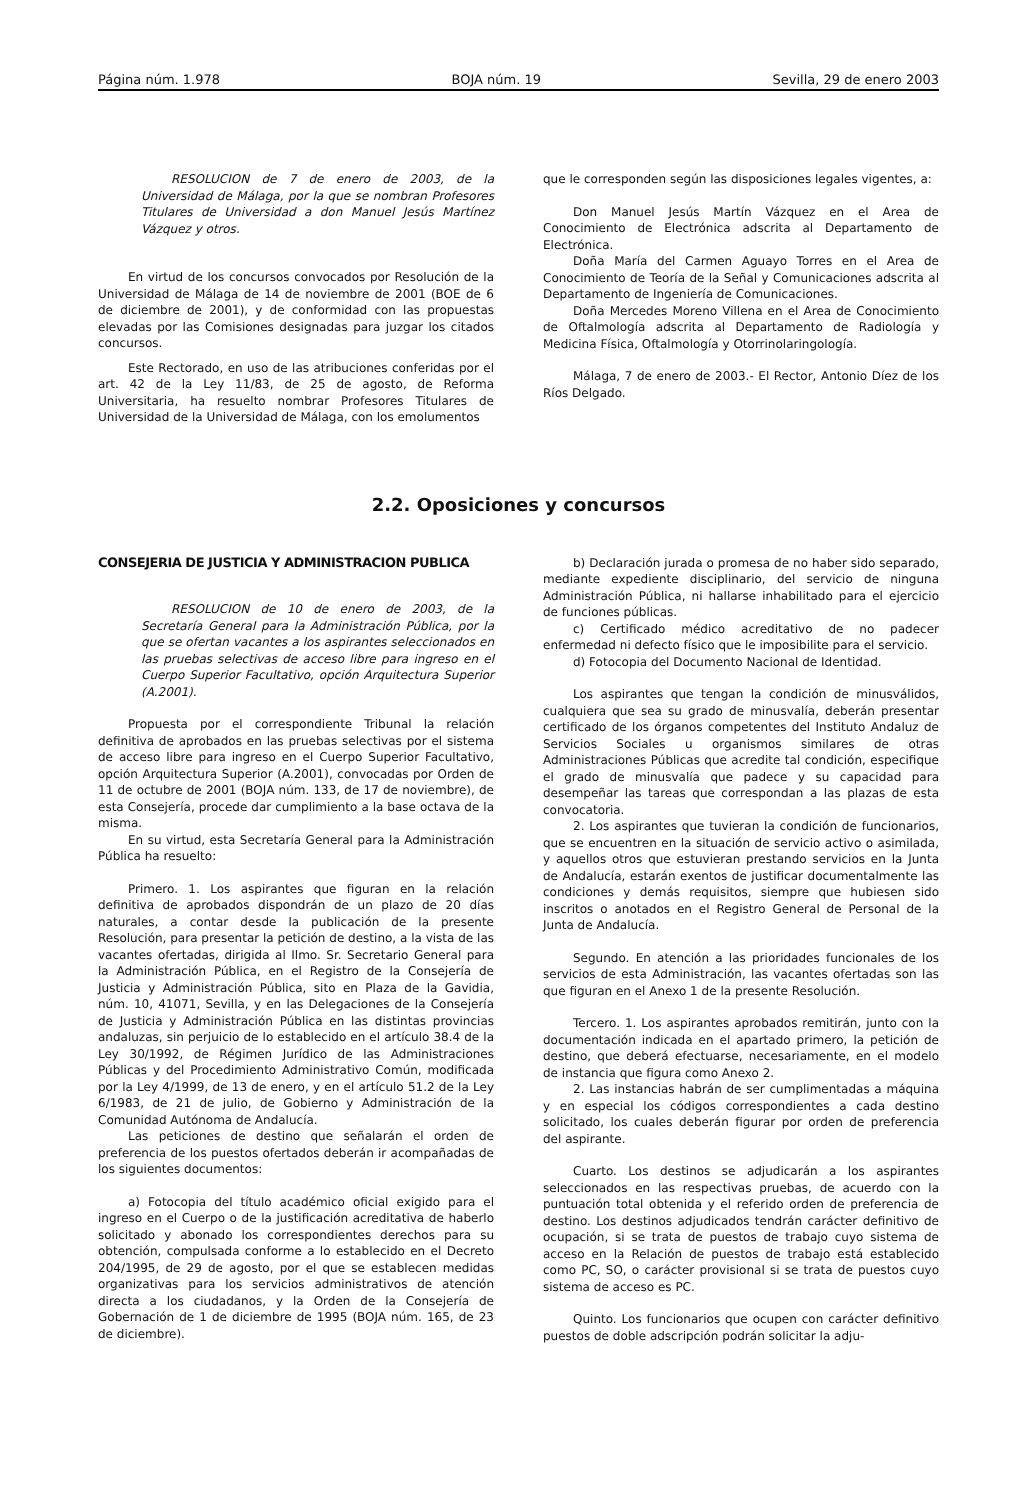Página núm. 1.978 BOJA núm. 19 Sevilla, 29 de enero 2003
RESOLUCION de 7 de enero de 2003, de la Universidad de Málaga, por la que se nombran Profesores Titulares de Universidad a don Manuel Jesús Martínez Vázquez y otros.
En virtud de los concursos convocados por Resolución de la Universidad de Málaga de 14 de noviembre de 2001 (BOE de 6 de diciembre de 2001), y de conformidad con las propuestas elevadas por las Comisiones designadas para juzgar los citados concursos.
Este Rectorado, en uso de las atribuciones conferidas por el art. 42 de la Ley 11/83, de 25 de agosto, de Reforma Universitaria, ha resuelto nombrar Profesores Titulares de Universidad de la Universidad de Málaga, con los emolumentos
que le corresponden según las disposiciones legales vigentes, a:
Don Manuel Jesús Martín Vázquez en el Area de Conocimiento de Electrónica adscrita al Departamento de Electrónica.
Doña María del Carmen Aguayo Torres en el Area de Conocimiento de Teoría de la Señal y Comunicaciones adscrita al Departamento de Ingeniería de Comunicaciones.
Doña Mercedes Moreno Villena en el Area de Conocimiento de Oftalmología adscrita al Departamento de Radiología y Medicina Física, Oftalmología y Otorrinolaringología.
Málaga, 7 de enero de 2003.- El Rector, Antonio Díez de los Ríos Delgado.
2.2. Oposiciones y concursos
CONSEJERIA DE JUSTICIA Y ADMINISTRACION PUBLICA
RESOLUCION de 10 de enero de 2003, de la Secretaría General para la Administración Pública, por la que se ofertan vacantes a los aspirantes seleccionados en las pruebas selectivas de acceso libre para ingreso en el Cuerpo Superior Facultativo, opción Arquitectura Superior (A.2001).
Propuesta por el correspondiente Tribunal la relación definitiva de aprobados en las pruebas selectivas por el sistema de acceso libre para ingreso en el Cuerpo Superior Facultativo, opción Arquitectura Superior (A.2001), convocadas por Orden de 11 de octubre de 2001 (BOJA núm. 133, de 17 de noviembre), de esta Consejería, procede dar cumplimiento a la base octava de la misma.
En su virtud, esta Secretaría General para la Administración Pública ha resuelto:
Primero. 1. Los aspirantes que figuran en la relación definitiva de aprobados dispondrán de un plazo de 20 días naturales, a contar desde la publicación de la presente Resolución, para presentar la petición de destino, a la vista de las vacantes ofertadas, dirigida al Ilmo. Sr. Secretario General para la Administración Pública, en el Registro de la Consejería de Justicia y Administración Pública, sito en Plaza de la Gavidia, núm. 10, 41071, Sevilla, y en las Delegaciones de la Consejería de Justicia y Administración Pública en las distintas provincias andaluzas, sin perjuicio de lo establecido en el artículo 38.4 de la Ley 30/1992, de Régimen Jurídico de las Administraciones Públicas y del Procedimiento Administrativo Común, modificada por la Ley 4/1999, de 13 de enero, y en el artículo 51.2 de la Ley 6/1983, de 21 de julio, de Gobierno y Administración de la Comunidad Autónoma de Andalucía.
Las peticiones de destino que señalarán el orden de preferencia de los puestos ofertados deberán ir acompañadas de los siguientes documentos:
a) Fotocopia del título académico oficial exigido para el ingreso en el Cuerpo o de la justificación acreditativa de haberlo solicitado y abonado los correspondientes derechos para su obtención, compulsada conforme a lo establecido en el Decreto 204/1995, de 29 de agosto, por el que se establecen medidas organizativas para los servicios administrativos de atención directa a los ciudadanos, y la Orden de la Consejería de Gobernación de 1 de diciembre de 1995 (BOJA núm. 165, de 23 de diciembre).
b) Declaración jurada o promesa de no haber sido separado, mediante expediente disciplinario, del servicio de ninguna Administración Pública, ni hallarse inhabilitado para el ejercicio de funciones públicas.
c) Certificado médico acreditativo de no padecer enfermedad ni defecto físico que le imposibilite para el servicio.
d) Fotocopia del Documento Nacional de Identidad.
Los aspirantes que tengan la condición de minusválidos, cualquiera que sea su grado de minusvalía, deberán presentar certificado de los órganos competentes del Instituto Andaluz de Servicios Sociales u organismos similares de otras Administraciones Públicas que acredite tal condición, especifique el grado de minusvalía que padece y su capacidad para desempeñar las tareas que correspondan a las plazas de esta convocatoria.
2. Los aspirantes que tuvieran la condición de funcionarios, que se encuentren en la situación de servicio activo o asimilada, y aquellos otros que estuvieran prestando servicios en la Junta de Andalucía, estarán exentos de justificar documentalmente las condiciones y demás requisitos, siempre que hubiesen sido inscritos o anotados en el Registro General de Personal de la Junta de Andalucía.
Segundo. En atención a las prioridades funcionales de los servicios de esta Administración, las vacantes ofertadas son las que figuran en el Anexo 1 de la presente Resolución.
Tercero. 1. Los aspirantes aprobados remitirán, junto con la documentación indicada en el apartado primero, la petición de destino, que deberá efectuarse, necesariamente, en el modelo de instancia que figura como Anexo 2.
2. Las instancias habrán de ser cumplimentadas a máquina y en especial los códigos correspondientes a cada destino solicitado, los cuales deberán figurar por orden de preferencia del aspirante.
Cuarto. Los destinos se adjudicarán a los aspirantes seleccionados en las respectivas pruebas, de acuerdo con la puntuación total obtenida y el referido orden de preferencia de destino. Los destinos adjudicados tendrán carácter definitivo de ocupación, si se trata de puestos de trabajo cuyo sistema de acceso en la Relación de puestos de trabajo está establecido como PC, SO, o carácter provisional si se trata de puestos cuyo sistema de acceso es PC.
Quinto. Los funcionarios que ocupen con carácter definitivo puestos de doble adscripción podrán solicitar la adju-